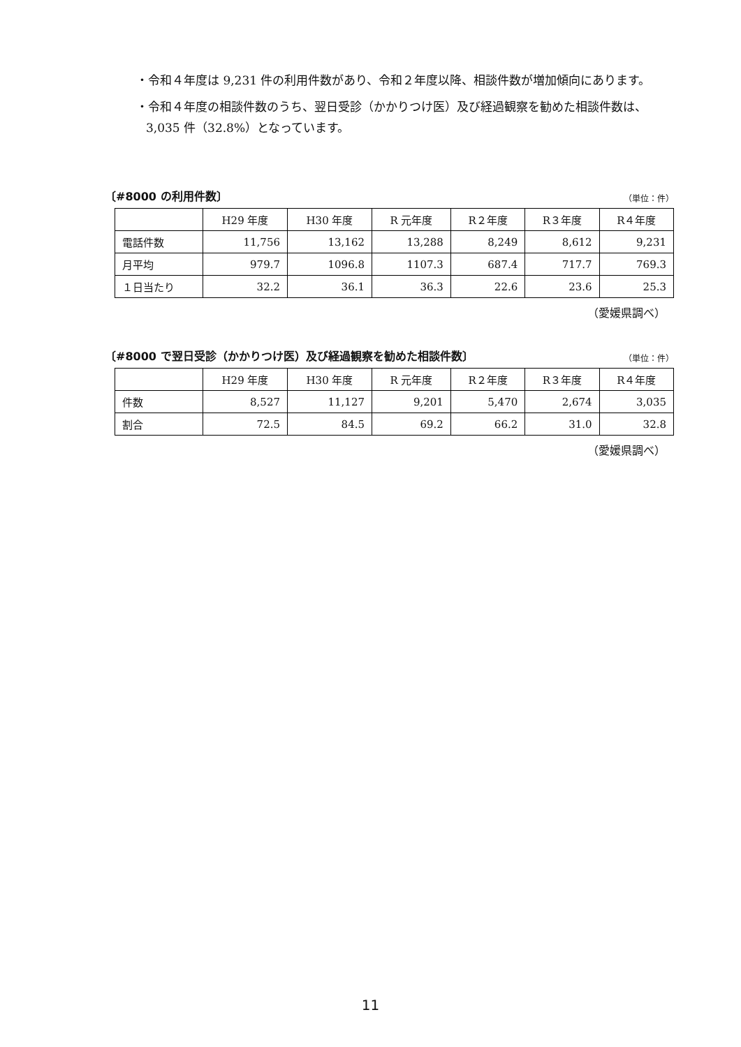・令和４年度は 9,231 件の利用件数があり、令和２年度以降、相談件数が増加傾向にあります。
・令和４年度の相談件数のうち、翌日受診（かかりつけ医）及び経過観察を勧めた相談件数は、3,035 件（32.8%）となっています。
〔#8000 の利用件数〕 （単位：件）
| | H29 年度 | H30 年度 | R 元年度 | R２年度 | R３年度 | R４年度 |
| --- | --- | --- | --- | --- | --- | --- |
| 電話件数 | 11,756 | 13,162 | 13,288 | 8,249 | 8,612 | 9,231 |
| 月平均 | 979.7 | 1096.8 | 1107.3 | 687.4 | 717.7 | 769.3 |
| １日当たり | 32.2 | 36.1 | 36.3 | 22.6 | 23.6 | 25.3 |
（愛媛県調べ）
〔#8000 で翌日受診（かかりつけ医）及び経過観察を勧めた相談件数〕 （単位：件）
| | H29 年度 | H30 年度 | R 元年度 | R２年度 | R３年度 | R４年度 |
| --- | --- | --- | --- | --- | --- | --- |
| 件数 | 8,527 | 11,127 | 9,201 | 5,470 | 2,674 | 3,035 |
| 割合 | 72.5 | 84.5 | 69.2 | 66.2 | 31.0 | 32.8 |
（愛媛県調べ）
11